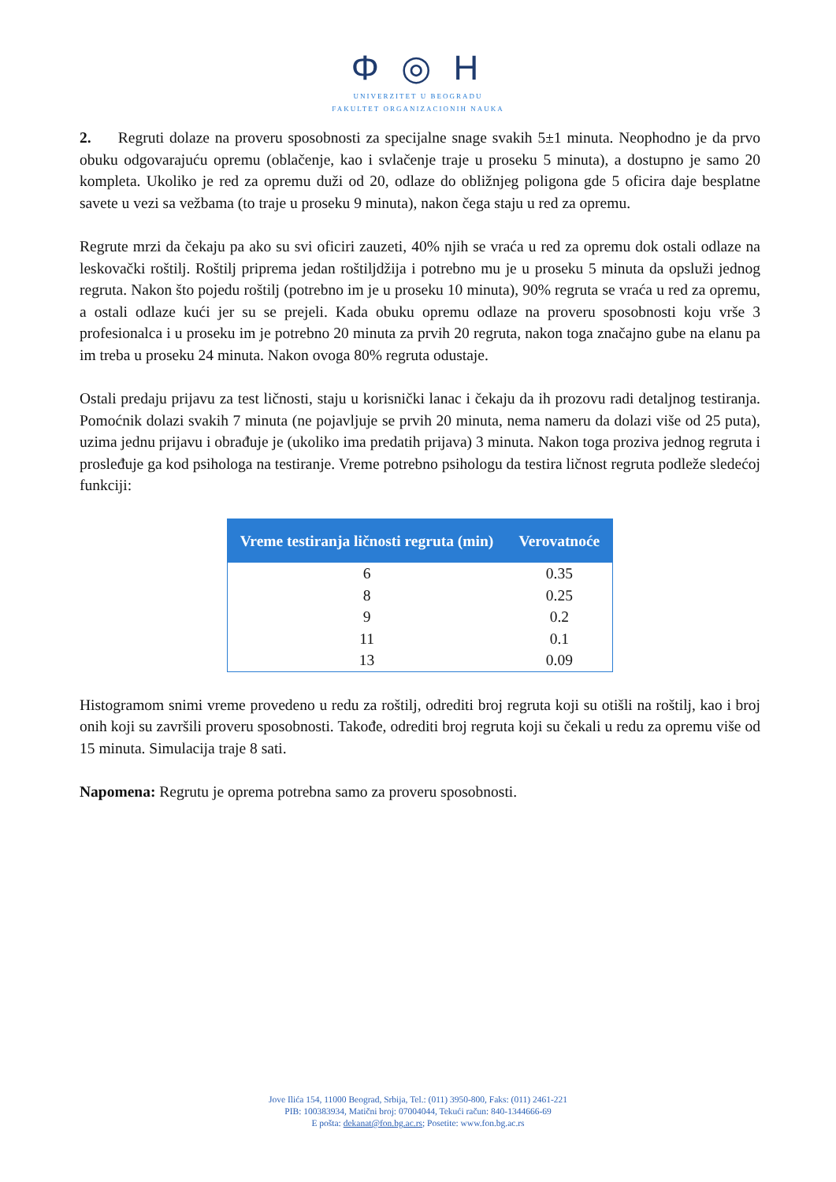Φ ◎ Н
UNIVERZITET U BEOGRADU
FAKULTET ORGANIZACIONIH NAUKA
2. Regruti dolaze na proveru sposobnosti za specijalne snage svakih 5±1 minuta. Neophodno je da prvo obuku odgovarajuću opremu (oblačenje, kao i svlačenje traje u proseku 5 minuta), a dostupno je samo 20 kompleta. Ukoliko je red za opremu duži od 20, odlaze do obližnjeg poligona gde 5 oficira daje besplatne savete u vezi sa vežbama (to traje u proseku 9 minuta), nakon čega staju u red za opremu.
Regrute mrzi da čekaju pa ako su svi oficiri zauzeti, 40% njih se vraća u red za opremu dok ostali odlaze na leskovački roštilj. Roštilj priprema jedan roštiljdžija i potrebno mu je u proseku 5 minuta da opsluži jednog regruta. Nakon što pojedu roštilj (potrebno im je u proseku 10 minuta), 90% regruta se vraća u red za opremu, a ostali odlaze kući jer su se prejeli. Kada obuku opremu odlaze na proveru sposobnosti koju vrše 3 profesionalca i u proseku im je potrebno 20 minuta za prvih 20 regruta, nakon toga značajno gube na elanu pa im treba u proseku 24 minuta. Nakon ovoga 80% regruta odustaje.
Ostali predaju prijavu za test ličnosti, staju u korisnički lanac i čekaju da ih prozovu radi detaljnog testiranja. Pomoćnik dolazi svakih 7 minuta (ne pojavljuje se prvih 20 minuta, nema nameru da dolazi više od 25 puta), uzima jednu prijavu i obrađuje je (ukoliko ima predatih prijava) 3 minuta. Nakon toga proziva jednog regruta i prosleđuje ga kod psihologa na testiranje. Vreme potrebno psihologu da testira ličnost regruta podleže sledećoj funkciji:
| Vreme testiranja ličnosti regruta (min) | Verovatnoće |
| --- | --- |
| 6 | 0.35 |
| 8 | 0.25 |
| 9 | 0.2 |
| 11 | 0.1 |
| 13 | 0.09 |
Histogramom snimi vreme provedeno u redu za roštilj, odrediti broj regruta koji su otišli na roštilj, kao i broj onih koji su završili proveru sposobnosti. Takođe, odrediti broj regruta koji su čekali u redu za opremu više od 15 minuta. Simulacija traje 8 sati.
Napomena: Regrutu je oprema potrebna samo za proveru sposobnosti.
Jove Ilića 154, 11000 Beograd, Srbija, Tel.: (011) 3950-800, Faks: (011) 2461-221
PIB: 100383934, Matični broj: 07004044, Tekući račun: 840-1344666-69
E pošta: dekanat@fon.bg.ac.rs; Posetite: www.fon.bg.ac.rs